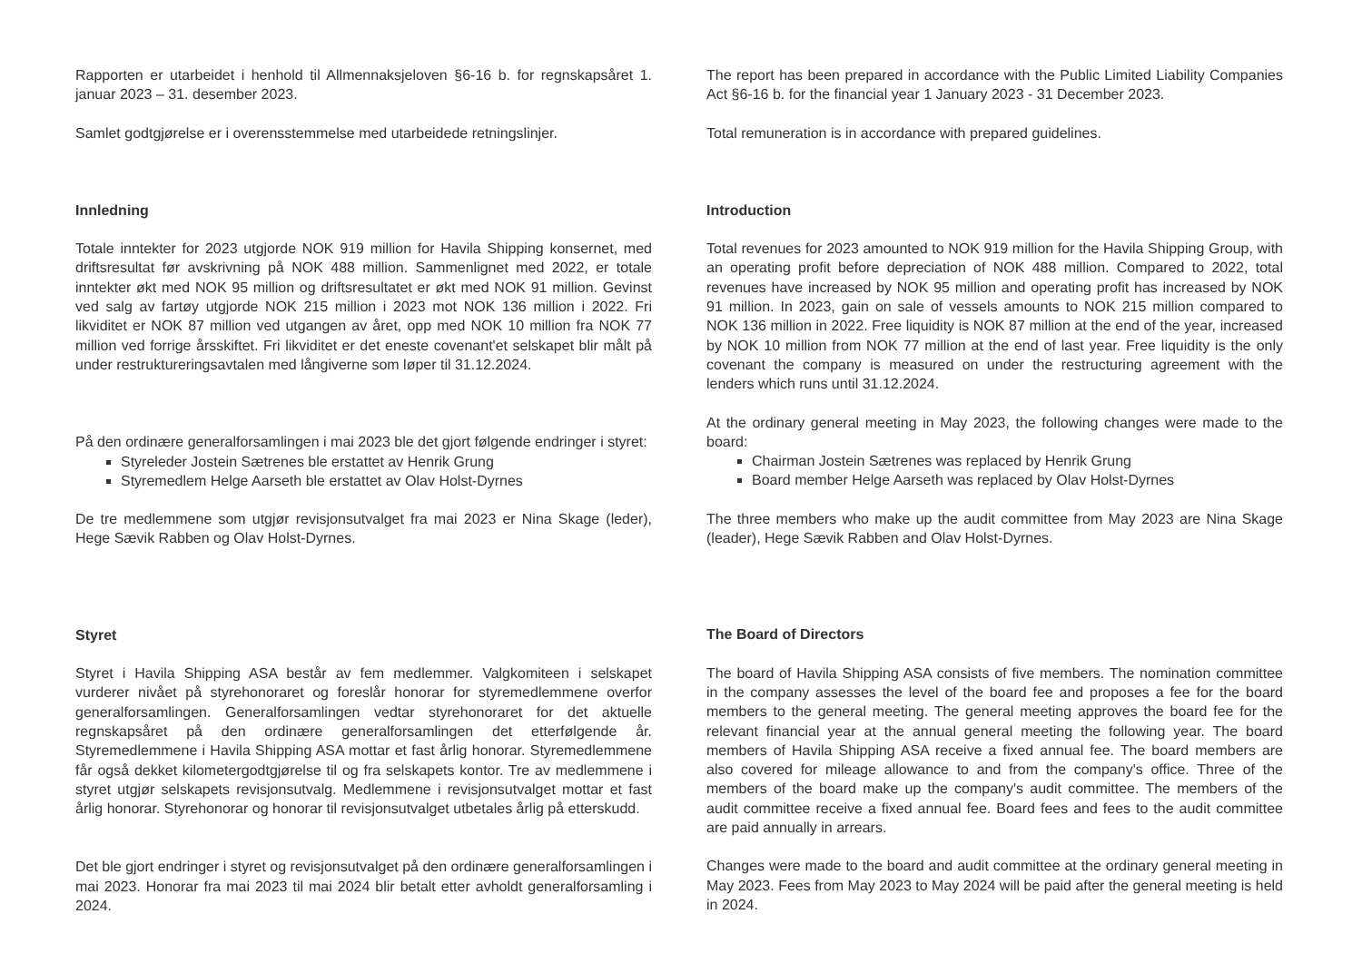Rapporten er utarbeidet i henhold til Allmennaksjeloven §6-16 b. for regnskapsåret 1. januar 2023 – 31. desember 2023.
Samlet godtgjørelse er i overensstemmelse med utarbeidede retningslinjer.
Innledning
Totale inntekter for 2023 utgjorde NOK 919 million for Havila Shipping konsernet, med driftsresultat før avskrivning på NOK 488 million. Sammenlignet med 2022, er totale inntekter økt med NOK 95 million og driftsresultatet er økt med NOK 91 million. Gevinst ved salg av fartøy utgjorde NOK 215 million i 2023 mot NOK 136 million i 2022. Fri likviditet er NOK 87 million ved utgangen av året, opp med NOK 10 million fra NOK 77 million ved forrige årsskiftet. Fri likviditet er det eneste covenant'et selskapet blir målt på under restruktureringsavtalen med långiverne som løper til 31.12.2024.
På den ordinære generalforsamlingen i mai 2023 ble det gjort følgende endringer i styret:
Styreleder Jostein Sætrenes ble erstattet av Henrik Grung
Styremedlem Helge Aarseth ble erstattet av Olav Holst-Dyrnes
De tre medlemmene som utgjør revisjonsutvalget fra mai 2023 er Nina Skage (leder), Hege Sævik Rabben og Olav Holst-Dyrnes.
Styret
Styret i Havila Shipping ASA består av fem medlemmer. Valgkomiteen i selskapet vurderer nivået på styrehonoraret og foreslår honorar for styremedlemmene overfor generalforsamlingen. Generalforsamlingen vedtar styrehonoraret for det aktuelle regnskapsåret på den ordinære generalforsamlingen det etterfølgende år. Styremedlemmene i Havila Shipping ASA mottar et fast årlig honorar. Styremedlemmene får også dekket kilometergodtgjørelse til og fra selskapets kontor. Tre av medlemmene i styret utgjør selskapets revisjonsutvalg. Medlemmene i revisjonsutvalget mottar et fast årlig honorar. Styrehonorar og honorar til revisjonsutvalget utbetales årlig på etterskudd.
Det ble gjort endringer i styret og revisjonsutvalget på den ordinære generalforsamlingen i mai 2023. Honorar fra mai 2023 til mai 2024 blir betalt etter avholdt generalforsamling i 2024.
The report has been prepared in accordance with the Public Limited Liability Companies Act §6-16 b. for the financial year 1 January 2023 - 31 December 2023.
Total remuneration is in accordance with prepared guidelines.
Introduction
Total revenues for 2023 amounted to NOK 919 million for the Havila Shipping Group, with an operating profit before depreciation of NOK 488 million. Compared to 2022, total revenues have increased by NOK 95 million and operating profit has increased by NOK 91 million. In 2023, gain on sale of vessels amounts to NOK 215 million compared to NOK 136 million in 2022. Free liquidity is NOK 87 million at the end of the year, increased by NOK 10 million from NOK 77 million at the end of last year. Free liquidity is the only covenant the company is measured on under the restructuring agreement with the lenders which runs until 31.12.2024.
At the ordinary general meeting in May 2023, the following changes were made to the board:
Chairman Jostein Sætrenes was replaced by Henrik Grung
Board member Helge Aarseth was replaced by Olav Holst-Dyrnes
The three members who make up the audit committee from May 2023 are Nina Skage (leader), Hege Sævik Rabben and Olav Holst-Dyrnes.
The Board of Directors
The board of Havila Shipping ASA consists of five members. The nomination committee in the company assesses the level of the board fee and proposes a fee for the board members to the general meeting. The general meeting approves the board fee for the relevant financial year at the annual general meeting the following year. The board members of Havila Shipping ASA receive a fixed annual fee. The board members are also covered for mileage allowance to and from the company's office. Three of the members of the board make up the company's audit committee. The members of the audit committee receive a fixed annual fee. Board fees and fees to the audit committee are paid annually in arrears.
Changes were made to the board and audit committee at the ordinary general meeting in May 2023. Fees from May 2023 to May 2024 will be paid after the general meeting is held in 2024.